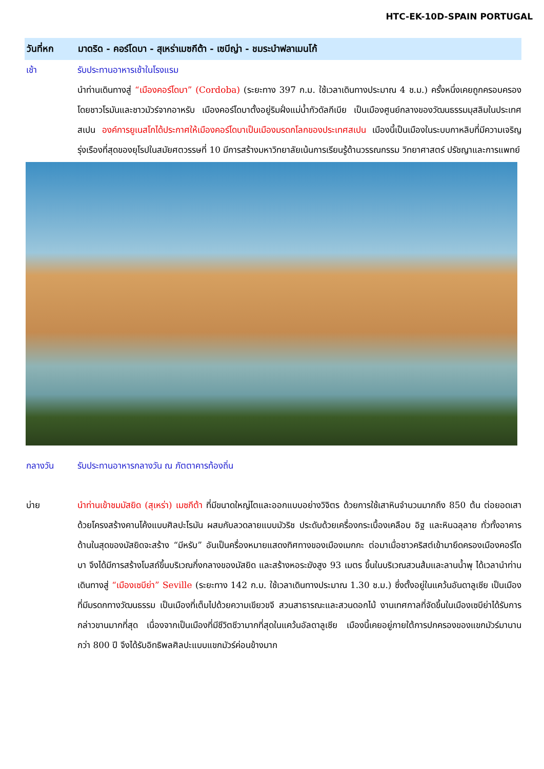HTC-EK-10D-SPAIN PORTUGAL
วันที่หก มาดริด - คอร์โดบา - สุเหร่าเมซกีต้า - เซบีญ่า - ชมระบำฟลาเมนโก้
เช้า รับประทานอาหารเช้าในโรงแรม
นำท่านเดินทางสู่ “เมืองคอร์โดบา” (Cordoba) (ระยะทาง 397 ก.ม. ใช้เวลาเดินทางประมาณ 4 ช.ม.) ครั้งหนึ่งเคยถูกครอบครองโดยชาวโรมันและชาวมัวร์จากอาหรับ เมืองคอร์โดบาตั้งอยู่ริมฝั่งแม่น้ำกัวดัลกีเบีย เป็นเมืองศูนย์กลางของวัฒนธรรมมุสลิมในประเทศสเปน องค์การยูเนสโกได้ประกาศให้เมืองคอร์โดบาเป็นเมืองมรดกโลกของประเทศสเปน เมืองนี้เป็นเมืองในระบบกาหลิบที่มีความเจริญรุ่งเรืองที่สุดของยุโรปในสมัยศตวรรษที่ 10 มีการสร้างมหาวิทยาลัยเน้นการเรียนรู้ด้านวรรณกรรม วิทยาศาสตร์ ปรัชญาและการแพทย์
กลางวัน รับประทานอาหารกลางวัน ณ ภัตตาคารท้องถิ่น
บ่าย นำท่านเข้าชมมัสยิด (สุเหร่า) เมซกีต้า ที่มีขนาดใหญ่โตและออกแบบอย่างวิจิตร ด้วยการใช้เสาหินจำนวนมากถึง 850 ต้น ต่อยอดเสาด้วยโครงสร้างคานโค้งแบบศิลปะโรมัน ผสมกับลวดลายแบบมัวริช ประดับด้วยเครื่องกระเบื้องเคลือบ อิฐ และหินฉลุลาย ทั่วทั้งอาคาร ด้านในสุดของมัสยิดจะสร้าง “มีหรับ” อันเป็นครื่องหมายแสดงทิศทางของเมืองเมกกะ ต่อมาเมื่อชาวคริสต์เข้ามายึดครองเมืองคอร์โดบา จึงได้มีการสร้างโบสถ์ขึ้นบริเวณกึ่งกลางของมัสยิด และสร้างหอระฆังสูง 93 เมตร ขึ้นในบริเวณสวนส้มและลานน้ำพุ ได้เวลานำท่านเดินทางสู่ “เมืองเซบีย่า” Seville (ระยะทาง 142 ก.ม. ใช้เวลาเดินทางประมาณ 1.30 ช.ม.) ซึ่งตั้งอยู่ในแคว้นอันดาลูเซีย เป็นเมืองที่มีมรดกทางวัฒนธรรม เป็นเมืองที่เต็มไปด้วยความเขียวขจี สวนสาธารณะและสวนดอกไม้ งานเทศกาลที่จัดขึ้นในเมืองเซบีย่าได้รับการกล่าวขานมากที่สุด เนื่องจากเป็นเมืองที่มีชีวิตชีวามากที่สุดในแคว้นอัลดาลูเซีย เมืองนี้เคยอยู่ภายใต้การปกครองของแขกมัวร์มานานกว่า 800 ปี จึงได้รับอิทธิพลศิลปะแบบแขกมัวร์ค่อนข้างมาก